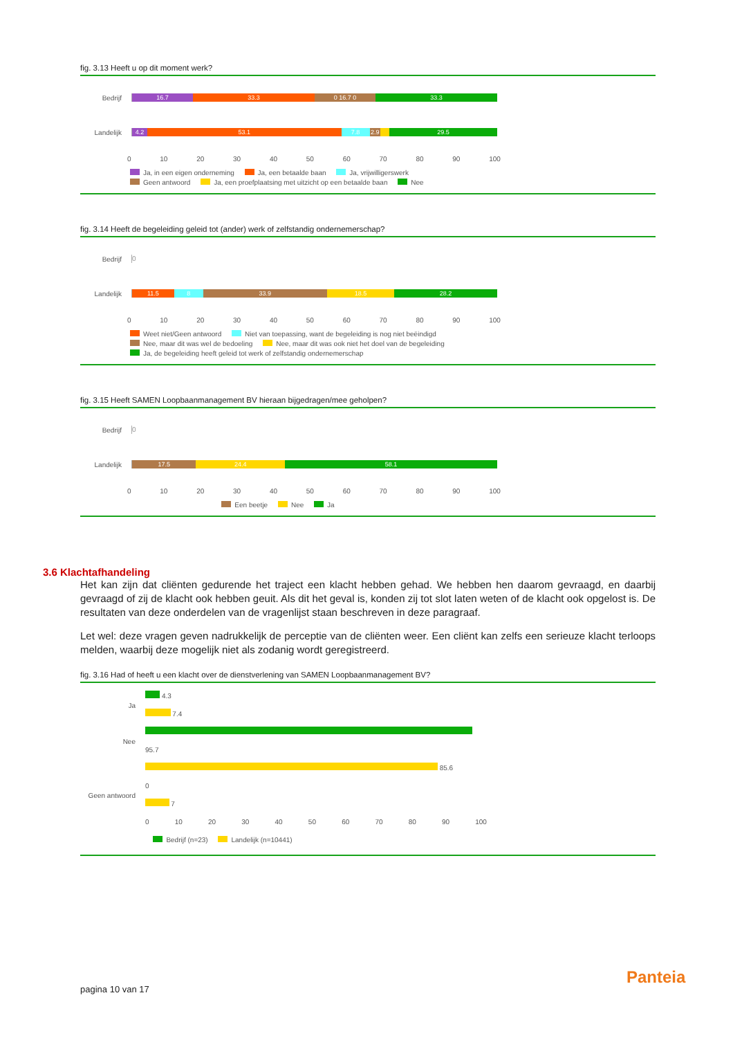fig. 3.13 Heeft u op dit moment werk?
Bedrijf
16.7 33.3 0 16.7 0 33.3
Landelijk
4.2 53.1 7.8 2.9 29.5
0 10 20 30 40 50 60 70 80 90 100
Ja, in een eigen onderneming Ja, een betaalde baan Ja, vrijwilligerswerk
Geen antwoord Ja, een proefplaatsing met uitzicht op een betaalde baan Nee
fig. 3.14 Heeft de begeleiding geleid tot (ander) werk of zelfstandig ondernemerschap?
Bedrijf
0
Landelijk
11.5 8 33.9 18.5 28.2
0 10 20 30 40 50 60 70 80 90 100
Weet niet/Geen antwoord Niet van toepassing, want de begeleiding is nog niet beëindigd
Nee, maar dit was wel de bedoeling Nee, maar dit was ook niet het doel van de begeleiding
Ja, de begeleiding heeft geleid tot werk of zelfstandig ondernemerschap
fig. 3.15 Heeft SAMEN Loopbaanmanagement BV hieraan bijgedragen/mee geholpen?
Bedrijf
0
Landelijk
17.5 24.4 58.1
0 10 20 30 40 50 60 70 80 90 100
Een beetje Nee Ja
3.6 Klachtafhandeling
Het kan zijn dat cliënten gedurende het traject een klacht hebben gehad. We hebben hen daarom gevraagd, en daarbij gevraagd of zij de klacht ook hebben geuit. Als dit het geval is, konden zij tot slot laten weten of de klacht ook opgelost is. De resultaten van deze onderdelen van de vragenlijst staan beschreven in deze paragraaf.
Let wel: deze vragen geven nadrukkelijk de perceptie van de cliënten weer. Een cliënt kan zelfs een serieuze klacht terloops melden, waarbij deze mogelijk niet als zodanig wordt geregistreerd.
fig. 3.16 Had of heeft u een klacht over de dienstverlening van SAMEN Loopbaanmanagement BV?
Ja
4.3
7.4
Nee
95.7
85.6
Geen antwoord
0
7
0 10 20 30 40 50 60 70 80 90 100
Bedrijf (n=23) Landelijk (n=10441)
pagina 10 van 17
Panteia